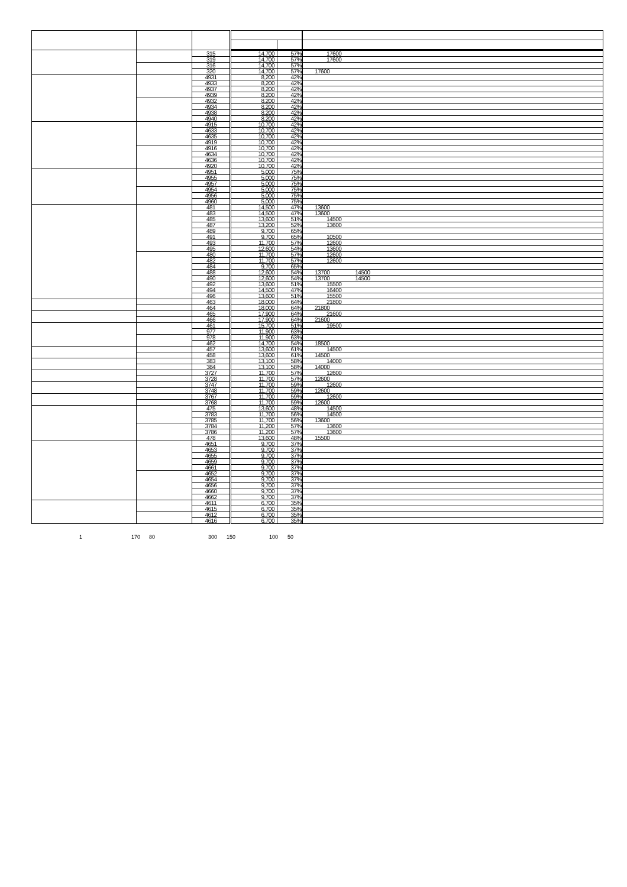| | | 315 | 14,700 | 57% | 17600 |
| | | 319 | 14,700 | 57% | 17600 |
| | | 316 | 14,700 | 57% | |
| | | 320 | 14,700 | 57% | 17600 |
| | | 4931 | 8,200 | 42% | |
| | | 4933 | 8,200 | 42% | |
| | | 4937 | 8,200 | 42% | |
| | | 4939 | 8,200 | 42% | |
| | | 4932 | 8,200 | 42% | |
| | | 4934 | 8,200 | 42% | |
| | | 4938 | 8,200 | 42% | |
| | | 4940 | 8,200 | 42% | |
| | | 4915 | 10,700 | 42% | |
| | | 4633 | 10,700 | 42% | |
| | | 4635 | 10,700 | 42% | |
| | | 4919 | 10,700 | 42% | |
| | | 4916 | 10,700 | 42% | |
| | | 4634 | 10,700 | 42% | |
| | | 4636 | 10,700 | 42% | |
| | | 4920 | 10,700 | 42% | |
| | | 4951 | 5,000 | 75% | |
| | | 4955 | 5,000 | 75% | |
| | | 4957 | 5,000 | 75% | |
| | | 4954 | 5,000 | 75% | |
| | | 4956 | 5,000 | 75% | |
| | | 4960 | 5,000 | 75% | |
| | | 481 | 14,500 | 47% | 13600 |
| | | 483 | 14,500 | 47% | 13600 |
| | | 485 | 13,600 | 51% | 14500 |
| | | 487 | 13,200 | 52% | 13600 |
| | | 489 | 9,700 | 65% | |
| | | 491 | 9,700 | 65% | 10500 |
| | | 493 | 11,700 | 57% | 12600 |
| | | 495 | 12,600 | 54% | 13600 |
| | | 480 | 11,700 | 57% | 12600 |
| | | 482 | 11,700 | 57% | 12600 |
| | | 484 | 9,700 | 65% | |
| | | 488 | 12,600 | 54% | 13700 14500 |
| | | 490 | 12,600 | 54% | 13700 14500 |
| | | 492 | 13,600 | 51% | 15500 |
| | | 494 | 14,500 | 47% | 16400 |
| | | 496 | 13,600 | 51% | 15500 |
| | | 463 | 18,000 | 64% | 21800 |
| | | 464 | 18,000 | 64% | 21800 |
| | | 465 | 17,900 | 64% | 21600 |
| | | 466 | 17,900 | 64% | 21600 |
| | | 461 | 15,700 | 51% | 19500 |
| | | 977 | 11,900 | 63% | |
| | | 978 | 11,900 | 63% | |
| | | 462 | 14,700 | 54% | 18500 |
| | | 457 | 13,600 | 61% | 14500 |
| | | 458 | 13,600 | 61% | 14500 |
| | | 383 | 13,100 | 58% | 14000 |
| | | 384 | 13,100 | 58% | 14000 |
| | | 3727 | 11,700 | 57% | 12600 |
| | | 3728 | 11,700 | 57% | 12600 |
| | | 3747 | 11,700 | 59% | 12600 |
| | | 3748 | 11,700 | 59% | 12600 |
| | | 3767 | 11,700 | 59% | 12600 |
| | | 3768 | 11,700 | 59% | 12600 |
| | | 475 | 13,600 | 48% | 14500 |
| | | 3783 | 11,700 | 56% | 14500 |
| | | 3785 | 11,700 | 56% | 13600 |
| | | 3784 | 11,200 | 57% | 13600 |
| | | 3786 | 11,200 | 57% | 13600 |
| | | 478 | 13,600 | 48% | 15500 |
| | | 4651 | 9,700 | 37% | |
| | | 4653 | 9,700 | 37% | |
| | | 4655 | 9,700 | 37% | |
| | | 4659 | 9,700 | 37% | |
| | | 4661 | 9,700 | 37% | |
| | | 4652 | 9,700 | 37% | |
| | | 4654 | 9,700 | 37% | |
| | | 4656 | 9,700 | 37% | |
| | | 4660 | 9,700 | 37% | |
| | | 4662 | 9,700 | 37% | |
| | | 4611 | 6,700 | 35% | |
| | | 4615 | 6,700 | 35% | |
| | | 4612 | 6,700 | 35% | |
| | | 4616 | 6,700 | 35% | |
1 170 80 300 150 100 50